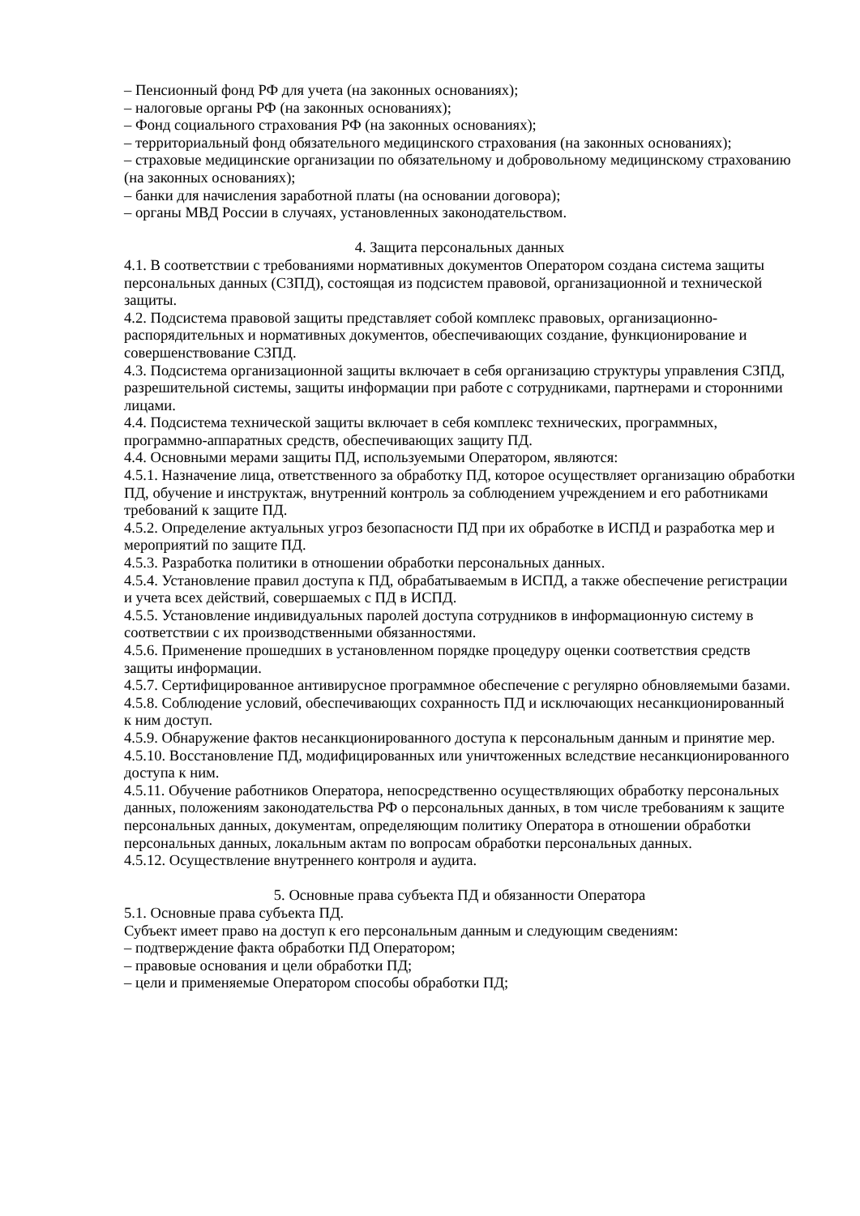– Пенсионный фонд РФ для учета (на законных основаниях);
– налоговые органы РФ (на законных основаниях);
– Фонд социального страхования РФ (на законных основаниях);
– территориальный фонд обязательного медицинского страхования (на законных основаниях);
– страховые медицинские организации по обязательному и добровольному медицинскому страхованию (на законных основаниях);
– банки для начисления заработной платы (на основании договора);
– органы МВД России в случаях, установленных законодательством.
4. Защита персональных данных
4.1. В соответствии с требованиями нормативных документов Оператором создана система защиты персональных данных (СЗПД), состоящая из подсистем правовой, организационной и технической защиты.
4.2. Подсистема правовой защиты представляет собой комплекс правовых, организационно-распорядительных и нормативных документов, обеспечивающих создание, функционирование и совершенствование СЗПД.
4.3. Подсистема организационной защиты включает в себя организацию структуры управления СЗПД, разрешительной системы, защиты информации при работе с сотрудниками, партнерами и сторонними лицами.
4.4. Подсистема технической защиты включает в себя комплекс технических, программных, программно-аппаратных средств, обеспечивающих защиту ПД.
4.4. Основными мерами защиты ПД, используемыми Оператором, являются:
4.5.1. Назначение лица, ответственного за обработку ПД, которое осуществляет организацию обработки ПД, обучение и инструктаж, внутренний контроль за соблюдением учреждением и его работниками требований к защите ПД.
4.5.2. Определение актуальных угроз безопасности ПД при их обработке в ИСПД и разработка мер и мероприятий по защите ПД.
4.5.3. Разработка политики в отношении обработки персональных данных.
4.5.4. Установление правил доступа к ПД, обрабатываемым в ИСПД, а также обеспечение регистрации и учета всех действий, совершаемых с ПД в ИСПД.
4.5.5. Установление индивидуальных паролей доступа сотрудников в информационную систему в соответствии с их производственными обязанностями.
4.5.6. Применение прошедших в установленном порядке процедуру оценки соответствия средств защиты информации.
4.5.7. Сертифицированное антивирусное программное обеспечение с регулярно обновляемыми базами.
4.5.8. Соблюдение условий, обеспечивающих сохранность ПД и исключающих несанкционированный к ним доступ.
4.5.9. Обнаружение фактов несанкционированного доступа к персональным данным и принятие мер.
4.5.10. Восстановление ПД, модифицированных или уничтоженных вследствие несанкционированного доступа к ним.
4.5.11. Обучение работников Оператора, непосредственно осуществляющих обработку персональных данных, положениям законодательства РФ о персональных данных, в том числе требованиям к защите персональных данных, документам, определяющим политику Оператора в отношении обработки персональных данных, локальным актам по вопросам обработки персональных данных.
4.5.12. Осуществление внутреннего контроля и аудита.
5. Основные права субъекта ПД и обязанности Оператора
5.1. Основные права субъекта ПД.
Субъект имеет право на доступ к его персональным данным и следующим сведениям:
– подтверждение факта обработки ПД Оператором;
– правовые основания и цели обработки ПД;
– цели и применяемые Оператором способы обработки ПД;